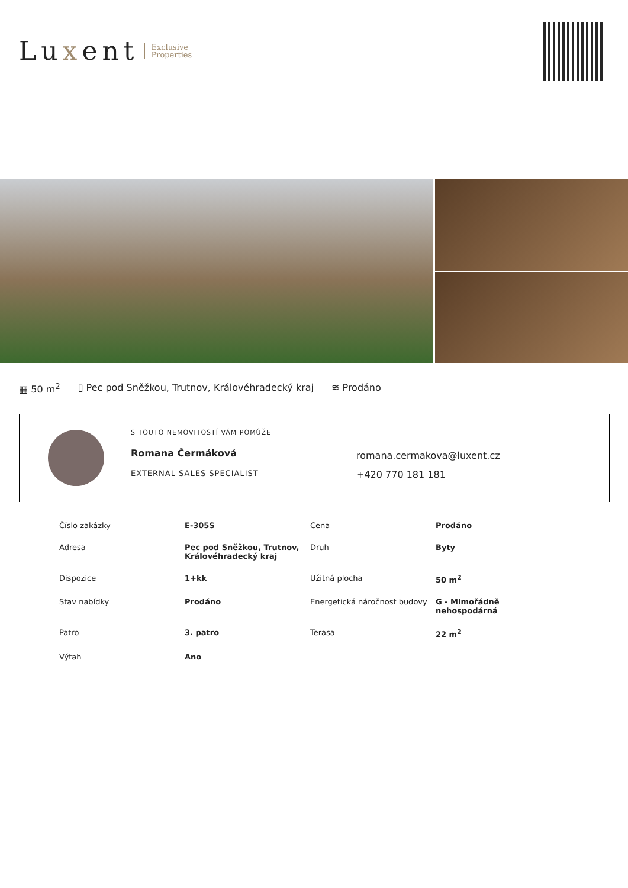Luxent
Exclusive
Properties
▦ 50 m<sup>2</sup> ▯ Pec pod Sněžkou, Trutnov, Královéhradecký kraj ≋ Prodáno
S TOUTO NEMOVITOSTÍ VÁM POMŮŽE
Romana Čermáková
EXTERNAL SALES SPECIALIST
romana.cermakova@luxent.cz
+420 770 181 181
| Číslo zakázky | E-305S | Cena | Prodáno |
| Adresa | Pec pod Sněžkou, Trutnov, Královéhradecký kraj | Druh | Byty |
| Dispozice | 1+kk | Užitná plocha | 50 m<sup>2</sup> |
| Stav nabídky | Prodáno | Energetická náročnost budovy | G - Mimořádně nehospodárná |
| Patro | 3. patro | Terasa | 22 m<sup>2</sup> |
| Výtah | Ano | | |